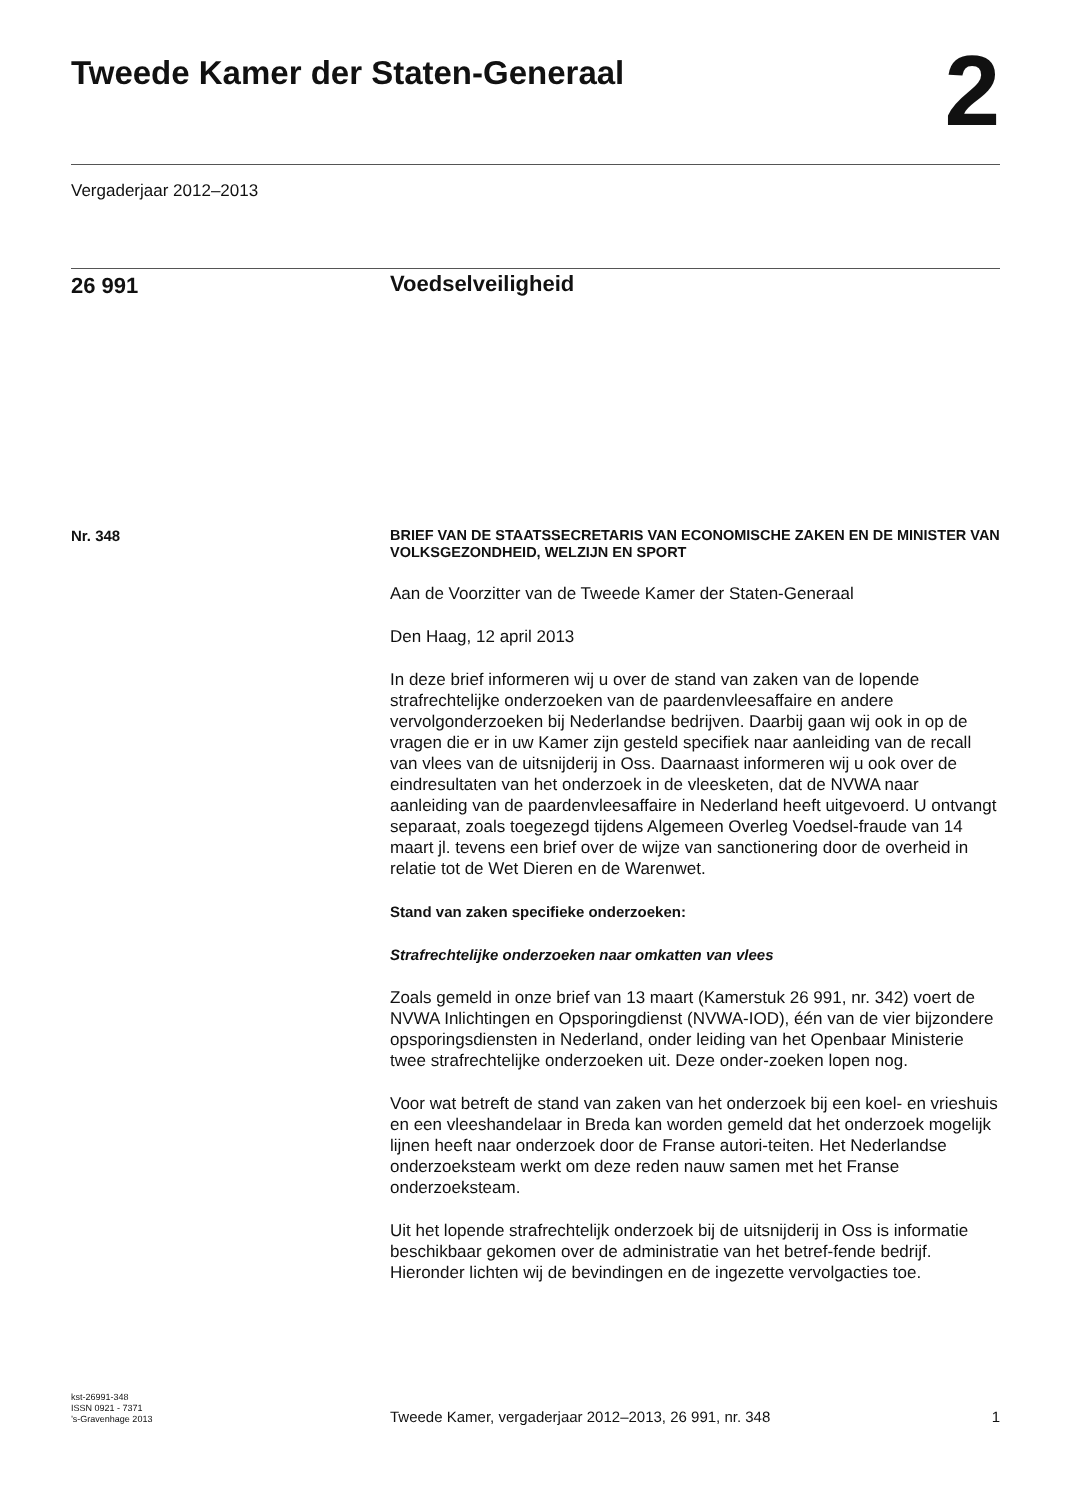Tweede Kamer der Staten-Generaal
2
Vergaderjaar 2012–2013
26 991
Voedselveiligheid
Nr. 348
BRIEF VAN DE STAATSSECRETARIS VAN ECONOMISCHE ZAKEN EN DE MINISTER VAN VOLKSGEZONDHEID, WELZIJN EN SPORT
Aan de Voorzitter van de Tweede Kamer der Staten-Generaal
Den Haag, 12 april 2013
In deze brief informeren wij u over de stand van zaken van de lopende strafrechtelijke onderzoeken van de paardenvleesaffaire en andere vervolgonderzoeken bij Nederlandse bedrijven. Daarbij gaan wij ook in op de vragen die er in uw Kamer zijn gesteld specifiek naar aanleiding van de recall van vlees van de uitsnijderij in Oss. Daarnaast informeren wij u ook over de eindresultaten van het onderzoek in de vleesketen, dat de NVWA naar aanleiding van de paardenvleesaffaire in Nederland heeft uitgevoerd. U ontvangt separaat, zoals toegezegd tijdens Algemeen Overleg Voedsel-fraude van 14 maart jl. tevens een brief over de wijze van sanctionering door de overheid in relatie tot de Wet Dieren en de Warenwet.
Stand van zaken specifieke onderzoeken:
Strafrechtelijke onderzoeken naar omkatten van vlees
Zoals gemeld in onze brief van 13 maart (Kamerstuk 26 991, nr. 342) voert de NVWA Inlichtingen en Opsporingdienst (NVWA-IOD), één van de vier bijzondere opsporingsdiensten in Nederland, onder leiding van het Openbaar Ministerie twee strafrechtelijke onderzoeken uit. Deze onder-zoeken lopen nog.
Voor wat betreft de stand van zaken van het onderzoek bij een koel- en vrieshuis en een vleeshandelaar in Breda kan worden gemeld dat het onderzoek mogelijk lijnen heeft naar onderzoek door de Franse autori-teiten. Het Nederlandse onderzoeksteam werkt om deze reden nauw samen met het Franse onderzoeksteam.
Uit het lopende strafrechtelijk onderzoek bij de uitsnijderij in Oss is informatie beschikbaar gekomen over de administratie van het betref-fende bedrijf. Hieronder lichten wij de bevindingen en de ingezette vervolgacties toe.
kst-26991-348
ISSN 0921 - 7371
’s-Gravenhage 2013
Tweede Kamer, vergaderjaar 2012–2013, 26 991, nr. 348
1